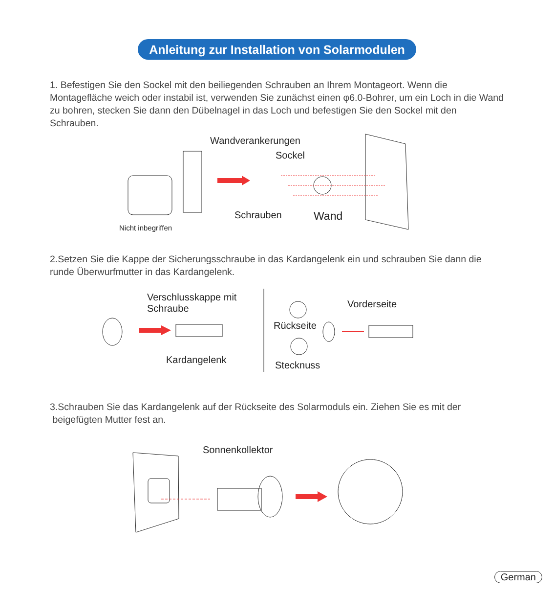Anleitung zur Installation von Solarmodulen
1. Befestigen Sie den Sockel mit den beiliegenden Schrauben an Ihrem Montageort. Wenn die Montagefläche weich oder instabil ist, verwenden Sie zunächst einen φ6.0-Bohrer, um ein Loch in die Wand zu bohren, stecken Sie dann den Dübelnagel in das Loch und befestigen Sie den Sockel mit den Schrauben.
Wandverankerungen
Sockel
Schrauben Wand
Nicht inbegriffen
2.Setzen Sie die Kappe der Sicherungsschraube in das Kardangelenk ein und schrauben Sie dann die runde Überwurfmutter in das Kardangelenk.
Verschlusskappe mit
Schraube
Kardangelenk
Vorderseite
Rückseite
Stecknuss
3.Schrauben Sie das Kardangelenk auf der Rückseite des Solarmoduls ein. Ziehen Sie es mit der
beigefügten Mutter fest an.
Sonnenkollektor
German